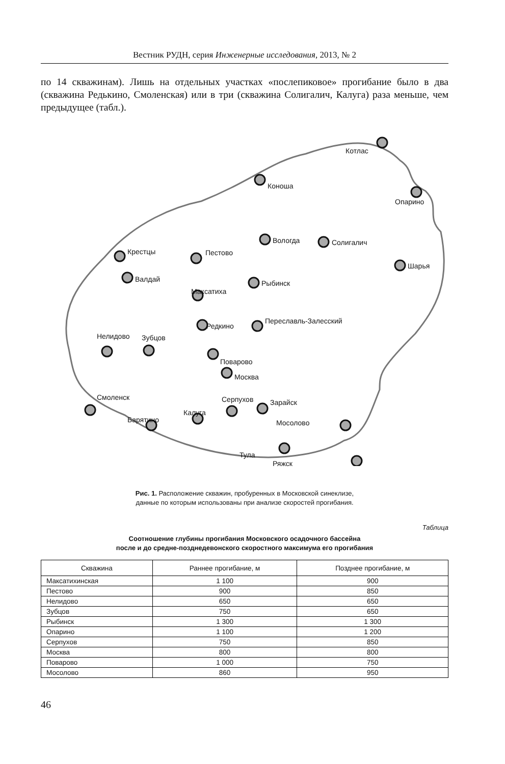Вестник РУДН, серия Инженерные исследования, 2013, № 2
по 14 скважинам). Лишь на отдельных участках «послепиковое» прогибание было в два (скважина Редькино, Смоленская) или в три (скважина Солигалич, Калуга) раза меньше, чем предыдущее (табл.).
Котлас
Коноша
Опарино
Вологда
Солигалич
Крестцы
Пестово
Шарья
Валдай
Максатиха
Рыбинск
Редкино
Переславль-Залесский
Нелидово
Зубцов
Поварово
Москва
Смоленск
Серпухов
Зарайск
Калуга
Барятино
Мосолово
Тула
Ряжск
Рис. 1. Расположение скважин, пробуренных в Московской синеклизе,
данные по которым использованы при анализе скоростей прогибания.
Таблица
Соотношение глубины прогибания Московского осадочного бассейна
после и до средне-позднедевонского скоростного максимума его прогибания
| Скважина | Раннее прогибание, м | Позднее прогибание, м |
| --- | --- | --- |
| Максатихинская | 1 100 | 900 |
| Пестово | 900 | 850 |
| Нелидово | 650 | 650 |
| Зубцов | 750 | 650 |
| Рыбинск | 1 300 | 1 300 |
| Опарино | 1 100 | 1 200 |
| Серпухов | 750 | 850 |
| Москва | 800 | 800 |
| Поварово | 1 000 | 750 |
| Мосолово | 860 | 950 |
46